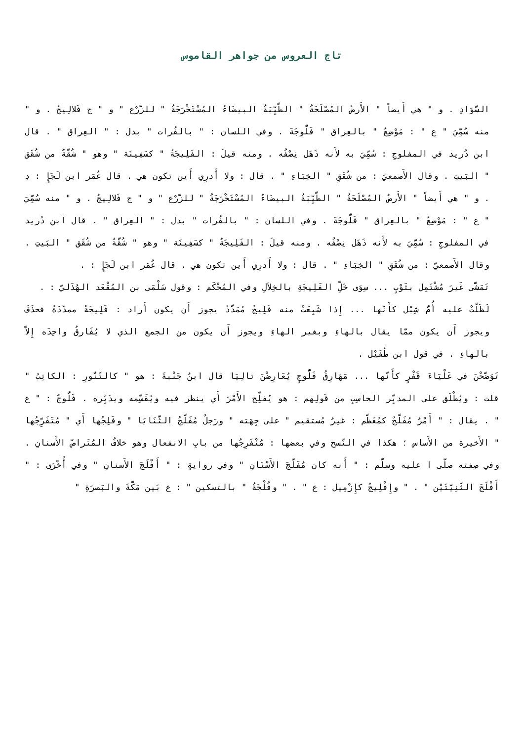تاج العروس من جواهر القاموس
السَّوَادِ . و " هي أَيضاً " الأَرضُ المُصْلَحَةُ " الطَّيِّبَةُ البيضَاءُ المُسْتَخْرَجَةُ " للزَّرْع " و " ج فَلالِيجُ . و " منه سُمِّيَ " ع " : مَوْضِعٌ " بالعِراق " فَلُّوجَةَ . وفي اللسان : " بالفُرات " بدل : " العِراق " . قال ابن دُريد في المفلوجِ : سُمِّيَ به لأَنه ذَهَل نِصْفُه . ومنه قيلَ : الفَلِيجَةُ " كسَفِينَة " وهو " شُقَّةٌ من شُقَق " البَيتِ . وقال الأَصمعيّ : من شُقَقِ " الخِبَاءِ " . قال : ولا أَدرِي أَين تكون هي . قال عُمَر ابن لَجَإٍ : دِ . و " هي أَيضاً " الأَرضُ المُصْلَحَةُ " الطَّيِّبَةُ البيضَاءُ المُسْتَخْرَجَةُ " للزَّرْع " و " ج فَلالِيجُ . و " منه سُمِّيَ " ع " : مَوْضِعٌ " بالعِراق " فَلُّوجَةَ . وفي اللسان : " بالفُرات " بدل : " العِراق " . قال ابن دُريد في المفلوجِ : سُمِّيَ به لأَنه ذَهَل نِصْفُه . ومنه قيلَ : الفَلِيجَةُ " كسَفِينَة " وهو " شُقَّةٌ من شُقَق " البَيتِ . وقال الأَصمعيّ : من شُقَقِ " الخِبَاءِ " . قال : ولا أَدرِي أَين تكون هي . قال عُمَر ابن لَجَإٍ : .
تَمَشَّى غَيرَ مُشْتَمِل بثَوْبٍ ... سِوَى خَلِّ الفَلِيجَةِ بالخِلاَلِ وفي المُحْكَم : وقول سَلْمَى بن المُقْعَد الهُذَليّ : .
لَظَلَّتْ عليه أُمُّ شِبْل كأَنَّها ... إِذا شَبِعَتْ منه فَلِيجٌ مُمَدَّدُ يجوز أَن يكون أَراد : فَلِيجَةً ممدَّدَةً فحذَفَ ويجوز أَن يكون ممّا يقال بالهاءِ وبغير الهاءِ ويجوز أَن يكون من الجمع الذي لا يُفَارقُ واحِدَه إِلاّ بالهاءِ . في قول ابن طُفَيْل .
تَوَضَّحْنَ في عَلْيَاءَ قَفْرٍ كأَنّها ... مَهَارِقُ فَلُّوجٍ يُعَارِضْنَ تالِيَا قال ابنُ جَنْبةَ : هو " كالتَّنُّورِ : الكاتِبُ " قلت : ويُطْلَق على المدبِّر الحاسِبِ من قَولِهم : هو يُفلِّج الأَمْرَ أَي ينظر فيه ويُقَسِّمه ويدَبِّره . فَلُّوجٌ : " ع " . يقال : " أَمْرٌ مُفَلَّجٌ كمُعَظَّم : غيرُ مُستقيم " على جِهَته " ورَجلٌ مُفَلَّجُ الثَّنَايَا " وفَلِجُها أَي " مُتَفَرِّجُها " الأَخيرة من الأَساس ؛ هكذا في النّسخ وفي بعضها : مُنْفَرِجُها من بابِ الانفعال وهو خلافُ المُتَراصّ الأَسنانِ . وفي صِفته صلّى ا عليه وسلّم : " أَنه كان مُفَلَّجَ الأَسْنَانِ " وفي روايةٍ : " أَفْلَجَ الأَسنانِ " وفي أُخْرَى : " أَفْلَجَ الثَّنِيَّتَيْن " . " وإِفْلِيجُ كإِزْمِيل : ع " . " وفُلْجَةُ " بالتسكين " : ع بَين مَكَّةَ والبَصرَةِ "